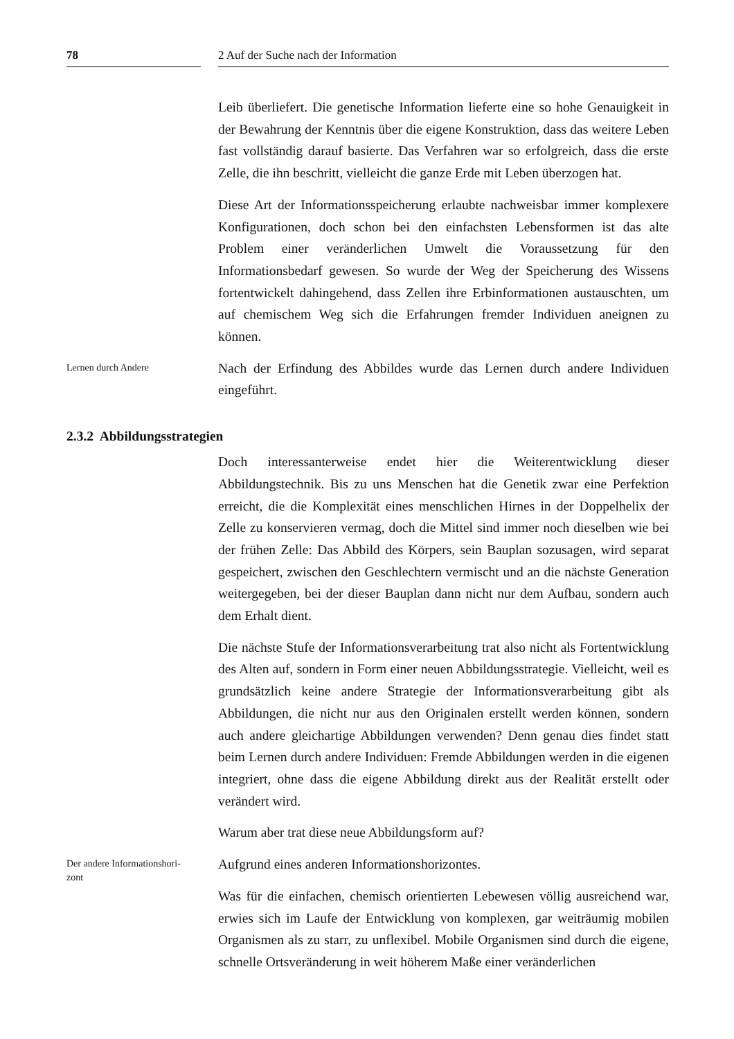78 2 Auf der Suche nach der Information
Leib überliefert. Die genetische Information lieferte eine so hohe Genauigkeit in der Bewahrung der Kenntnis über die eigene Konstruktion, dass das weitere Leben fast vollständig darauf basierte. Das Verfahren war so erfolgreich, dass die erste Zelle, die ihn beschritt, vielleicht die ganze Erde mit Leben überzogen hat.
Diese Art der Informationsspeicherung erlaubte nachweisbar immer komplexere Konfigurationen, doch schon bei den einfachsten Lebensformen ist das alte Problem einer veränderlichen Umwelt die Voraussetzung für den Informationsbedarf gewesen. So wurde der Weg der Speicherung des Wissens fortentwickelt dahingehend, dass Zellen ihre Erbinformationen austauschten, um auf chemischem Weg sich die Erfahrungen fremder Individuen aneignen zu können.
Lernen durch Andere
Nach der Erfindung des Abbildes wurde das Lernen durch andere Individuen eingeführt.
2.3.2 Abbildungsstrategien
Doch interessanterweise endet hier die Weiterentwicklung dieser Abbildungstechnik. Bis zu uns Menschen hat die Genetik zwar eine Perfektion erreicht, die die Komplexität eines menschlichen Hirnes in der Doppelhelix der Zelle zu konservieren vermag, doch die Mittel sind immer noch dieselben wie bei der frühen Zelle: Das Abbild des Körpers, sein Bauplan sozusagen, wird separat gespeichert, zwischen den Geschlechtern vermischt und an die nächste Generation weitergegeben, bei der dieser Bauplan dann nicht nur dem Aufbau, sondern auch dem Erhalt dient.
Die nächste Stufe der Informationsverarbeitung trat also nicht als Fortentwicklung des Alten auf, sondern in Form einer neuen Abbildungsstrategie. Vielleicht, weil es grundsätzlich keine andere Strategie der Informationsverarbeitung gibt als Abbildungen, die nicht nur aus den Originalen erstellt werden können, sondern auch andere gleichartige Abbildungen verwenden? Denn genau dies findet statt beim Lernen durch andere Individuen: Fremde Abbildungen werden in die eigenen integriert, ohne dass die eigene Abbildung direkt aus der Realität erstellt oder verändert wird.
Warum aber trat diese neue Abbildungsform auf?
Der andere Informationshori-
zont
Aufgrund eines anderen Informationshorizontes.
Was für die einfachen, chemisch orientierten Lebewesen völlig ausreichend war, erwies sich im Laufe der Entwicklung von komplexen, gar weiträumig mobilen Organismen als zu starr, zu unflexibel. Mobile Organismen sind durch die eigene, schnelle Ortsveränderung in weit höherem Maße einer veränderlichen